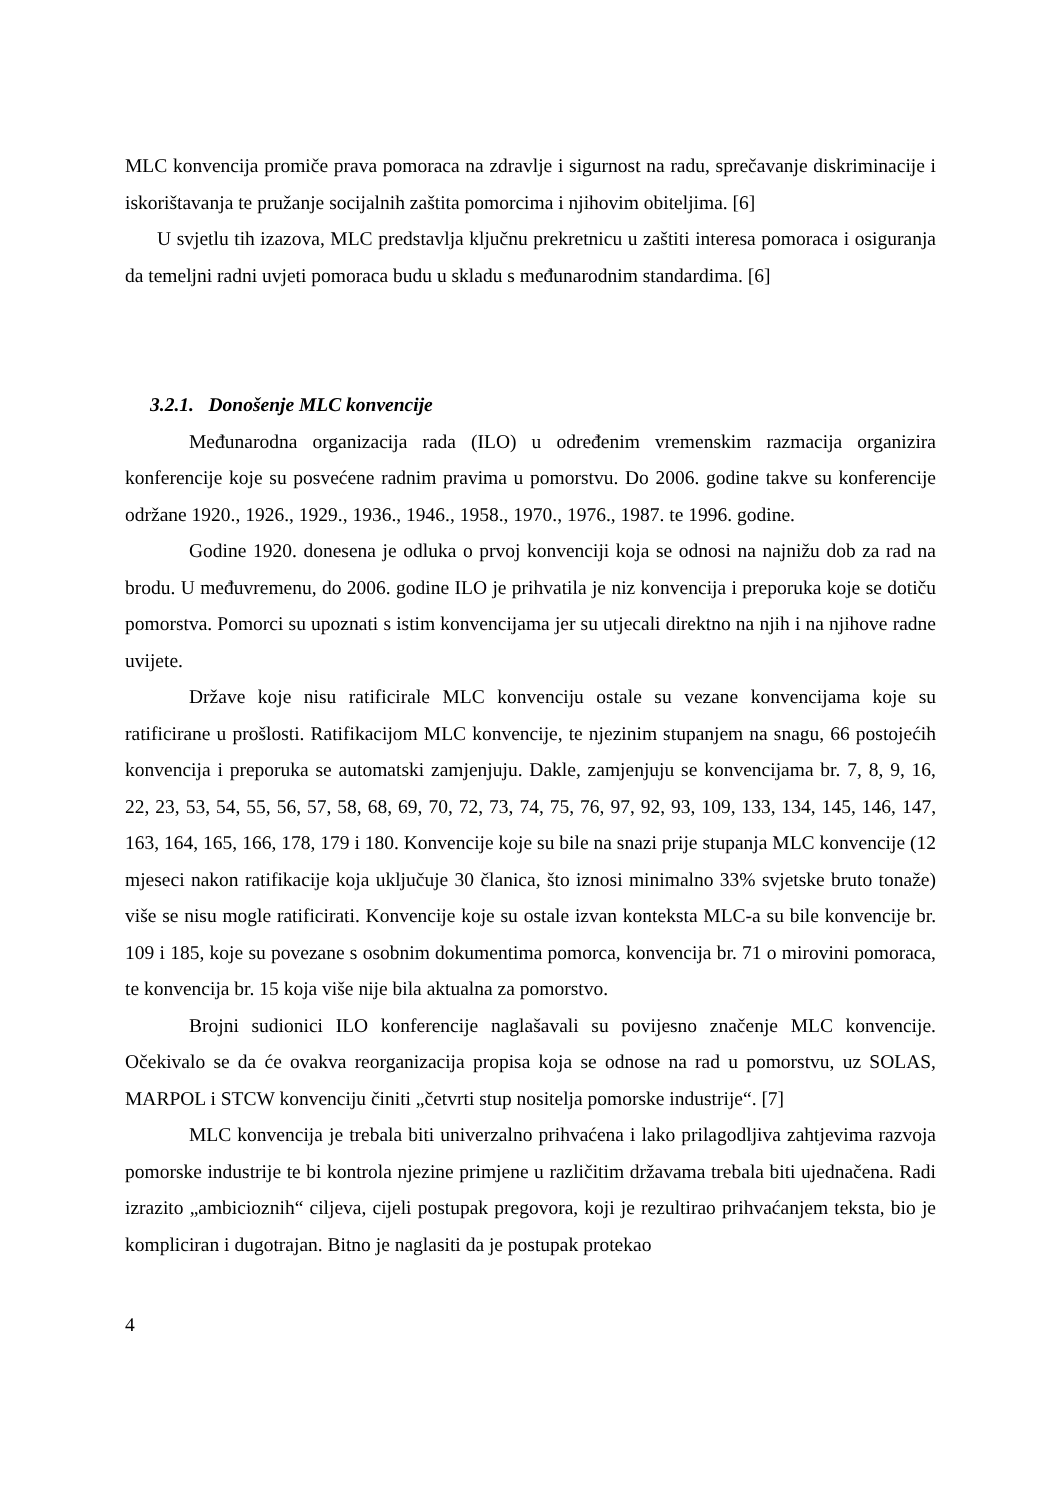MLC konvencija promiče prava pomoraca na zdravlje i sigurnost na radu, sprečavanje diskriminacije i iskorištavanja te pružanje socijalnih zaštita pomorcima i njihovim obiteljima. [6]
U svjetlu tih izazova, MLC predstavlja ključnu prekretnicu u zaštiti interesa pomoraca i osiguranja da temeljni radni uvjeti pomoraca budu u skladu s međunarodnim standardima. [6]
3.2.1. Donošenje MLC konvencije
Međunarodna organizacija rada (ILO) u određenim vremenskim razmacija organizira konferencije koje su posvećene radnim pravima u pomorstvu. Do 2006. godine takve su konferencije održane 1920., 1926., 1929., 1936., 1946., 1958., 1970., 1976., 1987. te 1996. godine.
Godine 1920. donesena je odluka o prvoj konvenciji koja se odnosi na najnižu dob za rad na brodu. U međuvremenu, do 2006. godine ILO je prihvatila je niz konvencija i preporuka koje se dotiču pomorstva. Pomorci su upoznati s istim konvencijama jer su utjecali direktno na njih i na njihove radne uvijete.
Države koje nisu ratificirale MLC konvenciju ostale su vezane konvencijama koje su ratificirane u prošlosti. Ratifikacijom MLC konvencije, te njezinim stupanjem na snagu, 66 postojećih konvencija i preporuka se automatski zamjenjuju. Dakle, zamjenjuju se konvencijama br. 7, 8, 9, 16, 22, 23, 53, 54, 55, 56, 57, 58, 68, 69, 70, 72, 73, 74, 75, 76, 97, 92, 93, 109, 133, 134, 145, 146, 147, 163, 164, 165, 166, 178, 179 i 180. Konvencije koje su bile na snazi prije stupanja MLC konvencije (12 mjeseci nakon ratifikacije koja uključuje 30 članica, što iznosi minimalno 33% svjetske bruto tonaže) više se nisu mogle ratificirati. Konvencije koje su ostale izvan konteksta MLC-a su bile konvencije br. 109 i 185, koje su povezane s osobnim dokumentima pomorca, konvencija br. 71 o mirovini pomoraca, te konvencija br. 15 koja više nije bila aktualna za pomorstvo.
Brojni sudionici ILO konferencije naglašavali su povijesno značenje MLC konvencije. Očekivalo se da će ovakva reorganizacija propisa koja se odnose na rad u pomorstvu, uz SOLAS, MARPOL i STCW konvenciju činiti „četvrti stup nositelja pomorske industrije“. [7]
MLC konvencija je trebala biti univerzalno prihvaćena i lako prilagodljiva zahtjevima razvoja pomorske industrije te bi kontrola njezine primjene u različitim državama trebala biti ujednačena. Radi izrazito „ambicioznih“ ciljeva, cijeli postupak pregovora, koji je rezultirao prihvaćanjem teksta, bio je kompliciran i dugotrajan. Bitno je naglasiti da je postupak protekao
4